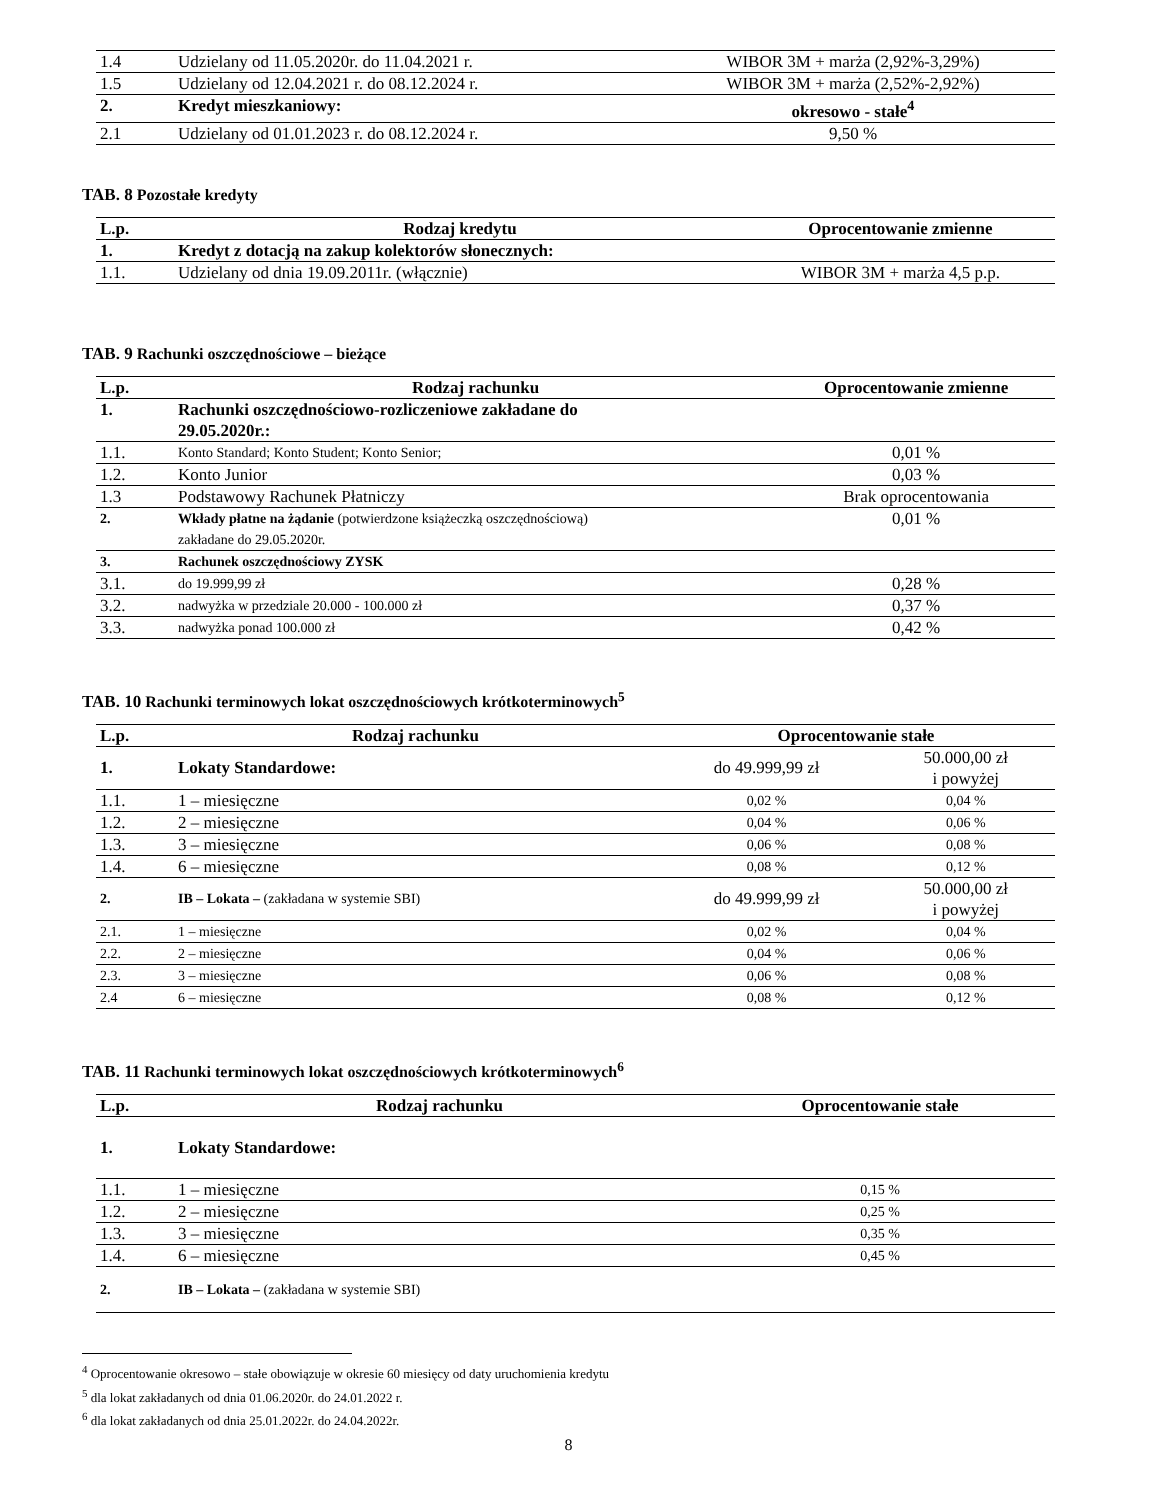| 1.4 | Udzielany od 11.05.2020r. do 11.04.2021 r. | WIBOR 3M + marża (2,92%-3,29%) |
| 1.5 | Udzielany od 12.04.2021 r. do 08.12.2024 r. | WIBOR 3M + marża (2,52%-2,92%) |
| 2. | Kredyt mieszkaniowy: | okresowo - stałe<sup>4</sup> |
| 2.1 | Udzielany od 01.01.2023 r. do 08.12.2024 r. | 9,50 % |
TAB. 8 Pozostałe kredyty
| L.p. | Rodzaj kredytu | Oprocentowanie zmienne |
| --- | --- | --- |
| 1. | Kredyt z dotacją na zakup kolektorów słonecznych: | |
| 1.1. | Udzielany od dnia 19.09.2011r. (włącznie) | WIBOR 3M + marża 4,5 p.p. |
TAB. 9 Rachunki oszczędnościowe – bieżące
| L.p. | Rodzaj rachunku | Oprocentowanie zmienne |
| --- | --- | --- |
| 1. | Rachunki oszczędnościowo-rozliczeniowe zakładane do 29.05.2020r.: | |
| 1.1. | Konto Standard; Konto Student; Konto Senior; | 0,01 % |
| 1.2. | Konto Junior | 0,03 % |
| 1.3 | Podstawowy Rachunek Płatniczy | Brak oprocentowania |
| 2. | Wkłady płatne na żądanie (potwierdzone książeczką oszczędnościową) zakładane do 29.05.2020r. | 0,01 % |
| 3. | Rachunek oszczędnościowy ZYSK | |
| 3.1. | do 19.999,99 zł | 0,28 % |
| 3.2. | nadwyżka w przedziale 20.000 - 100.000 zł | 0,37 % |
| 3.3. | nadwyżka ponad 100.000 zł | 0,42 % |
TAB. 10 Rachunki terminowych lokat oszczędnościowych krótkoterminowych<sup>5</sup>
| L.p. | Rodzaj rachunku | Oprocentowanie stałe | |
| --- | --- | --- | --- |
| 1. | Lokaty Standardowe: | do 49.999,99 zł | 50.000,00 zł i powyżej |
| 1.1. | 1 – miesięczne | 0,02 % | 0,04 % |
| 1.2. | 2 – miesięczne | 0,04 % | 0,06 % |
| 1.3. | 3 – miesięczne | 0,06 % | 0,08 % |
| 1.4. | 6 – miesięczne | 0,08 % | 0,12 % |
| 2. | IB – Lokata – (zakładana w systemie SBI) | do 49.999,99 zł | 50.000,00 zł i powyżej |
| 2.1. | 1 – miesięczne | 0,02 % | 0,04 % |
| 2.2. | 2 – miesięczne | 0,04 % | 0,06 % |
| 2.3. | 3 – miesięczne | 0,06 % | 0,08 % |
| 2.4 | 6 – miesięczne | 0,08 % | 0,12 % |
TAB. 11 Rachunki terminowych lokat oszczędnościowych krótkoterminowych<sup>6</sup>
| L.p. | Rodzaj rachunku | Oprocentowanie stałe |
| --- | --- | --- |
| 1. | Lokaty Standardowe: | |
| 1.1. | 1 – miesięczne | 0,15 % |
| 1.2. | 2 – miesięczne | 0,25 % |
| 1.3. | 3 – miesięczne | 0,35 % |
| 1.4. | 6 – miesięczne | 0,45 % |
| 2. | IB – Lokata – (zakładana w systemie SBI) | |
<sup>4</sup> Oprocentowanie okresowo – stałe obowiązuje w okresie 60 miesięcy od daty uruchomienia kredytu
<sup>5</sup> dla lokat zakładanych od dnia 01.06.2020r. do 24.01.2022 r.
<sup>6</sup> dla lokat zakładanych od dnia 25.01.2022r. do 24.04.2022r.
8